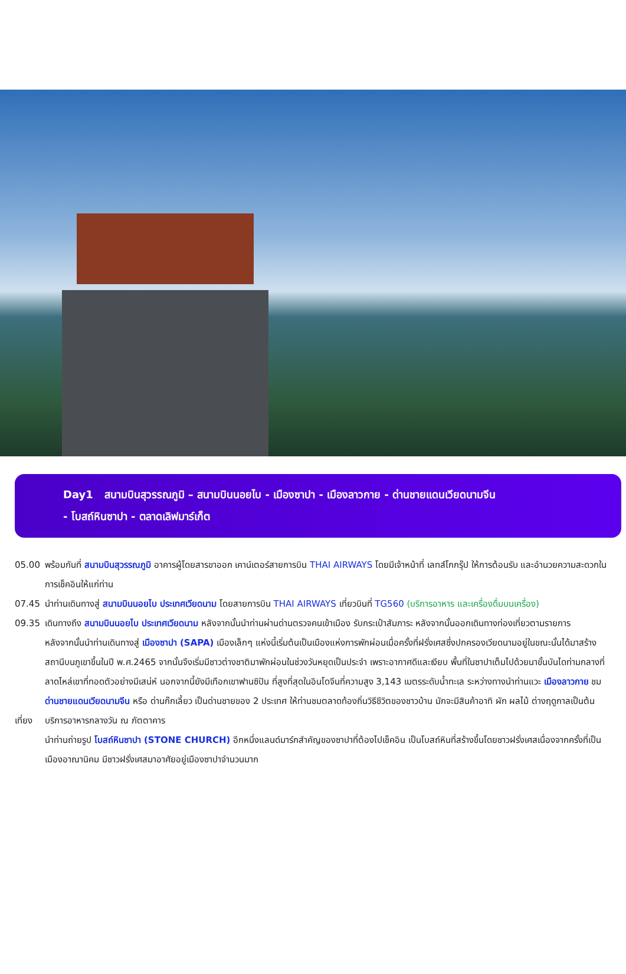Day1 สนามบินสุวรรณภูมิ – สนามบินนอยไบ - เมืองซาปา - เมืองลาวกาย - ด่านชายแดนเวียดนามจีน
- โบสถ์หินซาปา - ตลาดเลิฟมาร์เก็ต
05.00 พร้อมกันที่ สนามบินสุวรรณภูมิ อาคารผู้โดยสารขาออก เคาน์เตอร์สายการบิน THAI AIRWAYS โดยมีเจ้าหน้าที่ เลทส์โกกรุ๊ป ให้การต้อนรับ และอำนวยความสะดวกในการเช็คอินให้แก่ท่าน
07.45 นำท่านเดินทางสู่ สนามบินนอยไบ ประเทศเวียดนาม โดยสายการบิน THAI AIRWAYS เที่ยวบินที่ TG560 (บริการอาหาร และเครื่องดื่มบนเครื่อง)
09.35 เดินทางถึง สนามบินนอยไบ ประเทศเวียดนาม หลังจากนั้นนำท่านผ่านด่านตรวจคนเข้าเมือง รับกระเป๋าสัมภาระ หลังจากนั้นออกเดินทางท่องเที่ยวตามรายการ
หลังจากนั้นนำท่านเดินทางสู่ เมืองซาปา (SAPA) เมืองเล็กๆ แห่งนี้เริ่มต้นเป็นเมืองแห่งการพักผ่อนเมื่อครั้งที่ฝรั่งเศสซึ่งปกครองเวียดนามอยู่ในขณะนั้นได้มาสร้างสถานีบนภูเขาขึ้นในปี พ.ศ.2465 จากนั้นจึงเริ่มมีชาวต่างชาติมาพักผ่อนในช่วงวันหยุดเป็นประจำ เพราะอากาศดีและเงียบ พื้นที่ในซาปาเต็มไปด้วยนาขั้นบันไดท่ามกลางที่ลาดไหล่เขาที่ทอดตัวอย่างมีเสน่ห์ นอกจากนี้ยังมีเทือกเขาฟานซิปัน ที่สูงที่สุดในอินโดจีนที่ความสูง 3,143 เมตรระดับน้ำทะเล ระหว่างทางนำท่านแวะ เมืองลาวกาย ชม ด่านชายแดนเวียดนามจีน หรือ ด่านก๊กเลี้ยว เป็นด่านชายของ 2 ประเทศ ให้ท่านชมตลาดท้องถิ่นวิธีชีวิตของชาวบ้าน มักจะมีสินค้าอาทิ ผัก ผลไม้ ต่างฤดูกาลเป็นต้น
เที่ยง บริการอาหารกลางวัน ณ ภัตตาคาร
นำท่านถ่ายรูป โบสถ์หินซาปา (STONE CHURCH) อีกหนึ่งแลนด์มาร์กสำคัญของซาปาที่ต้องไปเช็คอิน เป็นโบสถ์หินที่สร้างขึ้นโดยชาวฝรั่งเศสเนื่องจากครั้งที่เป็นเมืองอาณานิคม มีชาวฝรั่งเศสมาอาศัยอยู่เมืองซาปาจำนวนมาก